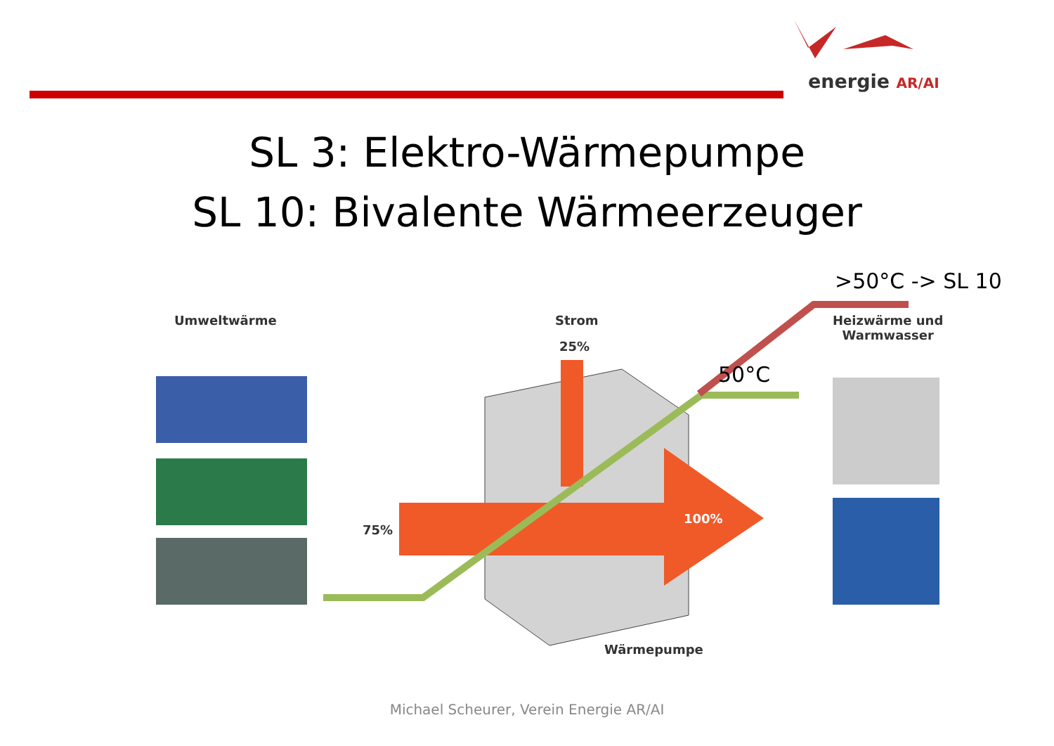energie AR/AI
SL 3: Elektro-Wärmepumpe
SL 10: Bivalente Wärmeerzeuger
Umweltwärme Strom
25%
Heizwärme und
Warmwasser
75%
100%
Wärmepumpe
50°C
>50°C -> SL 10
Michael Scheurer, Verein Energie AR/AI